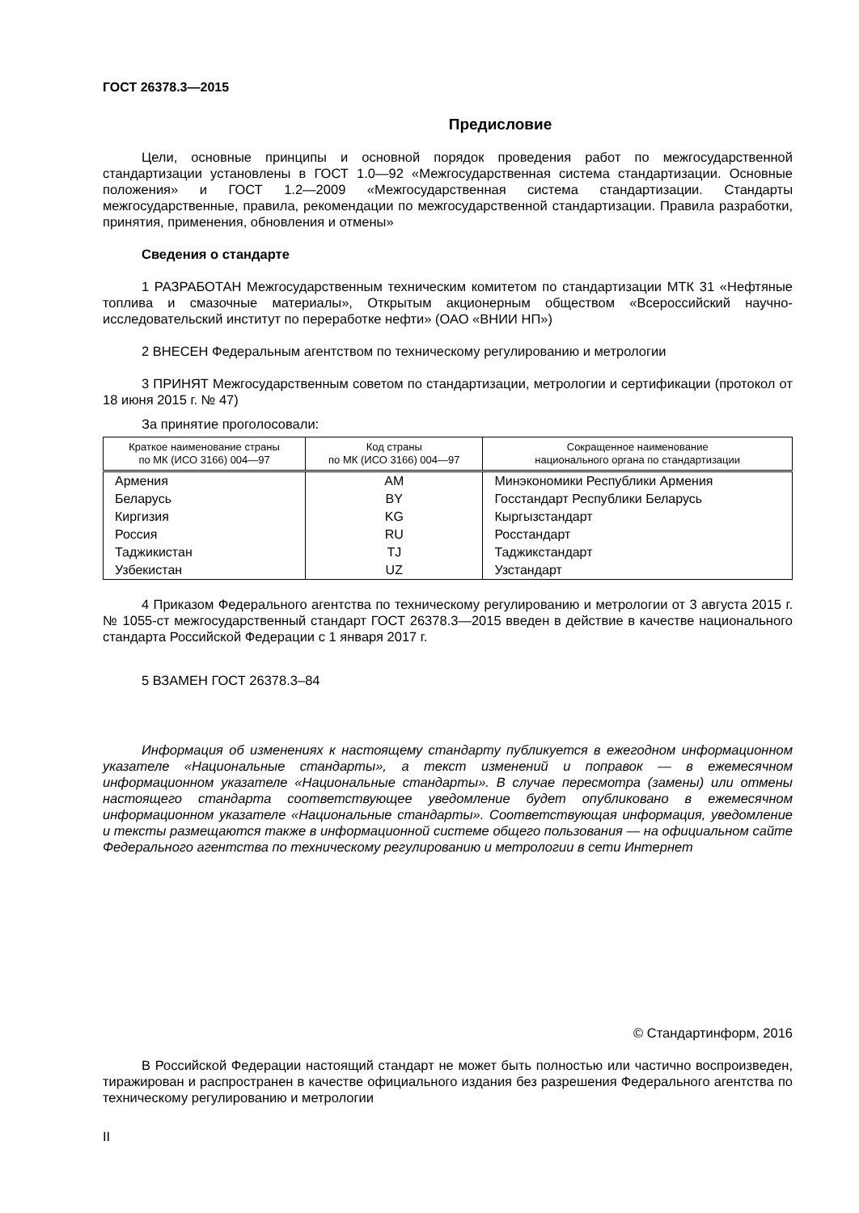ГОСТ 26378.3—2015
Предисловие
Цели, основные принципы и основной порядок проведения работ по межгосударственной стандартизации установлены в ГОСТ 1.0—92 «Межгосударственная система стандартизации. Основные положения» и ГОСТ 1.2—2009 «Межгосударственная система стандартизации. Стандарты межгосударственные, правила, рекомендации по межгосударственной стандартизации. Правила разработки, принятия, применения, обновления и отмены»
Сведения о стандарте
1 РАЗРАБОТАН Межгосударственным техническим комитетом по стандартизации МТК 31 «Нефтяные топлива и смазочные материалы», Открытым акционерным обществом «Всероссийский научно-исследовательский институт по переработке нефти» (ОАО «ВНИИ НП»)
2 ВНЕСЕН Федеральным агентством по техническому регулированию и метрологии
3 ПРИНЯТ Межгосударственным советом по стандартизации, метрологии и сертификации (протокол от 18 июня 2015 г. № 47)
За принятие проголосовали:
| Краткое наименование страны по МК (ИСО 3166) 004—97 | Код страны по МК (ИСО 3166) 004—97 | Сокращенное наименование национального органа по стандартизации |
| --- | --- | --- |
| Армения | AM | Минэкономики Республики Армения |
| Беларусь | BY | Госстандарт Республики Беларусь |
| Киргизия | KG | Кыргызстандарт |
| Россия | RU | Росстандарт |
| Таджикистан | TJ | Таджикстандарт |
| Узбекистан | UZ | Узстандарт |
4 Приказом Федерального агентства по техническому регулированию и метрологии от 3 августа 2015 г. № 1055-ст межгосударственный стандарт ГОСТ 26378.3—2015 введен в действие в качестве национального стандарта Российской Федерации с 1 января 2017 г.
5 ВЗАМЕН ГОСТ 26378.3–84
Информация об изменениях к настоящему стандарту публикуется в ежегодном информационном указателе «Национальные стандарты», а текст изменений и поправок — в ежемесячном информационном указателе «Национальные стандарты». В случае пересмотра (замены) или отмены настоящего стандарта соответствующее уведомление будет опубликовано в ежемесячном информационном указателе «Национальные стандарты». Соответствующая информация, уведомление и тексты размещаются также в информационной системе общего пользования — на официальном сайте Федерального агентства по техническому регулированию и метрологии в сети Интернет
© Стандартинформ, 2016
В Российской Федерации настоящий стандарт не может быть полностью или частично воспроизведен, тиражирован и распространен в качестве официального издания без разрешения Федерального агентства по техническому регулированию и метрологии
II